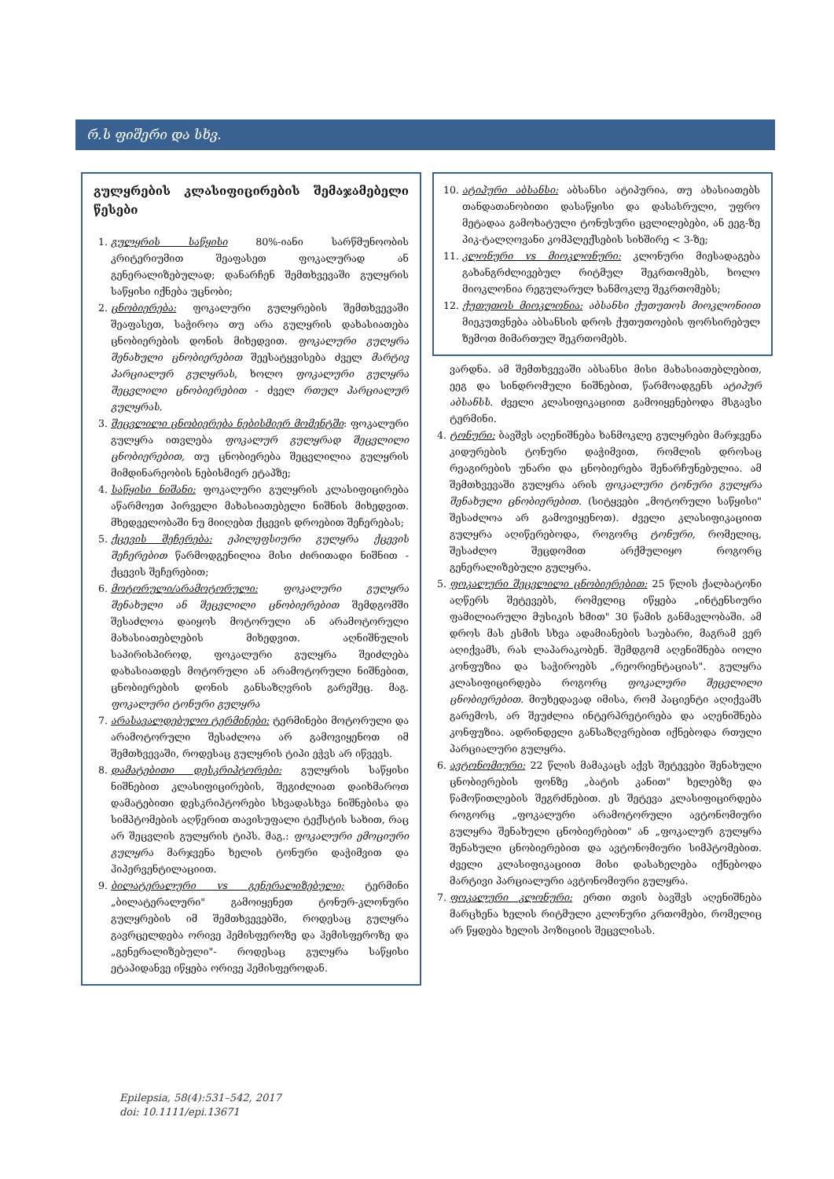რ.ს ფიშერი და სხვ.
გულყრების კლასიფიცირების შემაჯამებელი წესები
1. გულყრის საწყისი 80%-იანი სარწმუნოობის კრიტერიუმით შეაფასეთ ფოკალურად ან გენერალიზებულად; დანარჩენ შემთხვევაში გულყრის საწყისი იქნება უცნობი;
2. ცნობიერება: ფოკალური გულყრების შემთხვევაში შეაფასეთ, საჭიროა თუ არა გულყრის დახასიათება ცნობიერების დონის მიხედვით. ფოკალური გულყრა შენახული ცნობიერებით შეესატყვისება ძველ მარტივ პარციალურ გულყრას, ხოლო ფოკალური გულყრა შეცვლილი ცნობიერებით - ძველ რთულ პარციალურ გულყრას.
3. შეცვლილი ცნობიერება ნებისმიერ მომენტში: ფოკალური გულყრა ითვლება ფოკალურ გულყრად შეცვლილი ცნობიერებით, თუ ცნობიერება შეცვლილია გულყრის მიმდინარეობის ნებისმიერ ეტაპზე;
4. საწყისი ნიშანი: ფოკალური გულყრის კლასიფიცირება აწარმოეთ პირველი მახასიათებელი ნიშნის მიხედვით. მხედველობაში ნუ მიიღებთ ქცევის დროებით შეჩერებას;
5. ქცევის შეჩერება: ეპილეფსიური გულყრა ქცევის შეჩერებით წარმოდგენილია მისი ძირითადი ნიშნით - ქცევის შეჩერებით;
6. მოტორული/არამოტორული: ფოკალური გულყრა შენახული ან შეცვლილი ცნობიერებით შემდგომში შესაძლოა დაიყოს მოტორული ან არამოტორული მახასიათებლების მიხედვით. აღნიშნულის საპირისპიროდ, ფოკალური გულყრა შეიძლება დახასიათდეს მოტორული ან არამოტორული ნიშნებით, ცნობიერების დონის განსაზღვრის გარეშეც. მაგ. ფოკალური ტონური გულყრა
7. არასავალდებულო ტერმინები: ტერმინები მოტორული და არამოტორული შესაძლოა არ გამოვიყენოთ იმ შემთხვევაში, როდესაც გულყრის ტიპი ეჭვს არ იწვევს.
8. დამატებითი დესკრიპტორები: გულყრის საწყისი ნიშნებით კლასიფიცირების, შეგიძლიათ დაიხმაროთ დამატებითი დესკრიპტორები სხვადასხვა ნიშნებისა და სიმპტომების აღწერით თავისუფალი ტექსტის სახით, რაც არ შეცვლის გულყრის ტიპს. მაგ.: ფოკალური ემოციური გულყრა მარჯვენა ხელის ტონური დაჭიმვით და ჰიპერვენტილაციით.
9. ბილატერალური vs გენერალიზებული; ტერმინი „ბილატერალური" გამოიყენეთ ტონურ-კლონური გულყრების იმ შემთხვევებში, როდესაც გულყრა გავრცელდება ორივე ჰემისფეროზე და ჰემისფეროზე და „გენერალიზებული"- როდესაც გულყრა საწყისი ეტაპიდანვე იწყება ორივე ჰემისფეროდან.
10. ატიპური აბსანსი: აბსანსი ატიპურია, თუ ახასიათებს თანდათანობითი დასაწყისი და დასასრული, უფრო მეტადაა გამოხატული ტონუსური ცვლილებები, ან ეეგ-ზე პიკ-ტალღოვანი კომპლექსების სიხშირე < 3-ზე;
11. კლონური vs მიოკლონური: კლონური მიესადაგება გახანგრძლივებულ რიტმულ შეკრთომებს, ხოლო მიოკლონია რეგულარულ ხანმოკლე შეკრთომებს;
12. ქუთუთოს მიოკლონია: აბსანსი ქუთუთოს მიოკლონიით მიეკუთვნება აბსანსის დროს ქუთუთოების ფორსირებულ ზემოთ მიმართულ შეკრთომებს.
ვარდნა. ამ შემთხვევაში აბსანსი მისი მახასიათებლებით, ეეგ და სინდრომული ნიშნებით, წარმოადგენს ატიპურ აბსანსს. ძველი კლასიფიკაციით გამოიყენებოდა მსგავსი ტერმინი.
4. ტონური: ბავშვს აღენიშნება ხანმოკლე გულყრები მარჯვენა კიდურების ტონური დაჭიმვით, რომლის დროსაც რეაგირების უნარი და ცნობიერება შენარჩუნებულია. ამ შემთხვევაში გულყრა არის ფოკალური ტონური გულყრა შენახული ცნობიერებით. (სიტყვები „მოტორული საწყისი" შესაძლოა არ გამოვიყენოთ). ძველი კლასიფიკაციით გულყრა აღიწერებოდა, როგორც ტონური, რომელიც, შესაძლო შეცდომით არქმულიყო როგორც გენერალიზებული გულყრა.
5. ფოკალური შეცვლილი ცნობიერებით: 25 წლის ქალბატონი აღწერს შეტევებს, რომელიც იწყება „ინტენსიური ფამილიარული მუსიკის ხმით" 30 წამის განმავლობაში. ამ დროს მას ესმის სხვა ადამიანების საუბარი, მაგრამ ვერ აღიქვამს, რას ლაპარაკობენ. შემდგომ აღენიშნება იოლი კონფუზია და საჭიროებს „რეორიენტაციას". გულყრა კლასიფიცირდება როგორც ფოკალური შეცვლილი ცნობიერებით. მიუხედავად იმისა, რომ პაციენტი აღიქვამს გარემოს, არ შეუძლია ინტერპრეტირება და აღენიშნება კონფუზია. ადრინდელი განსაზღვრებით იქნებოდა რთული პარციალური გულყრა.
6. ავტონომიური: 22 წლის მამაკაცს აქვს შეტევები შენახული ცნობიერების ფონზე „ბატის კანით" ხელებზე და წამოწითლების შეგრძნებით. ეს შეტევა კლასიფიცირდება როგორც „ფოკალური არამოტორული ავტონომიური გულყრა შენახული ცნობიერებით" ან „ფოკალურ გულყრა შენახული ცნობიერებით და ავტონომიური სიმპტომებით. ძველი კლასიფიკაციით მისი დასახელება იქნებოდა მარტივი პარციალური ავტონომიური გულყრა.
7. ფოკალური კლონური: ერთი თვის ბავშვს აღენიშნება მარცხენა ხელის რიტმული კლონური კრთომები, რომელიც არ წყდება ხელის პოზიციის შეცვლისას.
Epilepsia, 58(4):531–542, 2017
doi: 10.1111/epi.13671